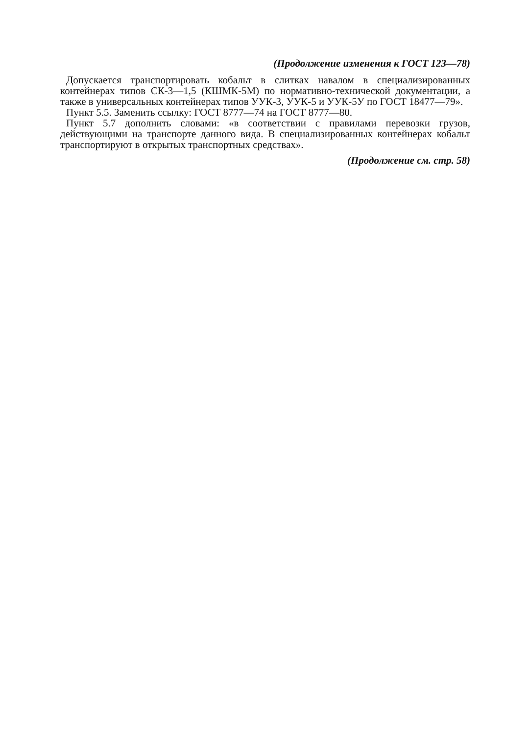(Продолжение изменения к ГОСТ 123—78)
Допускается транспортировать кобальт в слитках навалом в специализированных контейнерах типов СК-3—1,5 (КШМК-5М) по нормативно-технической документации, а также в универсальных контейнерах типов УУК-3, УУК-5 и УУК-5У по ГОСТ 18477—79».
Пункт 5.5. Заменить ссылку: ГОСТ 8777—74 на ГОСТ 8777—80.
Пункт 5.7 дополнить словами: «в соответствии с правилами перевозки грузов, действующими на транспорте данного вида. В специализированных контейнерах кобальт транспортируют в открытых транспортных средствах».
(Продолжение см. стр. 58)